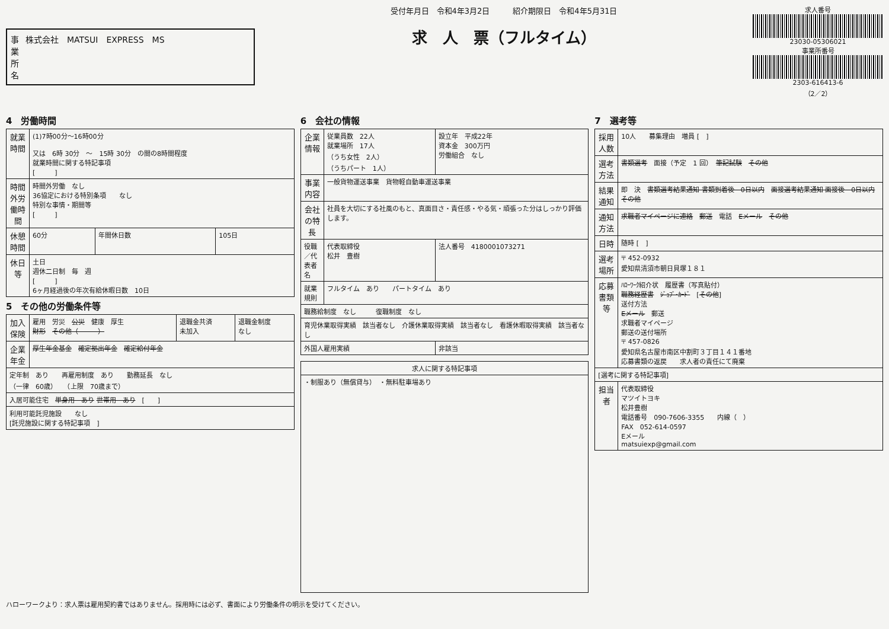事業所名 株式会社　MATSUI　EXPRESS　MS
受付年月日　令和4年3月2日　　　紹介期限日　令和4年5月31日
求　人　票（フルタイム）
求人番号
23030-05306021
事業所番号
2303-616413-6
（2／2）
4　労働時間
| 就業時間 | (1)7時00分～16時00分 又は 6時 30分 ～ 15時 30分 の間の8時間程度 就業時間に関する特記事項 [ ] | | |
| 時間外労働時間 | 時間外労働 なし 36協定における特別条項 なし 特別な事情・期間等 [ ] | | |
| 休憩時間 | 60分 | 年間休日数 | 105日 |
| 休日等 | 土日 週休二日制 毎 週 [ ] 6ヶ月経過後の年次有給休暇日数 10日 | | |
5　その他の労働条件等
| 加入保険 | 雇用 労災 公災 健康 厚生 財形 その他（ ） | 退職金共済 未加入 | 退職金制度 なし |
| 企業年金 | 厚生年金基金 確定拠出年金 確定給付年金 | | |
| 定年制 あり 再雇用制度 あり 勤務延長 なし （一律 60歳） （上限 70歳まで） | | | |
| 入居可能住宅 単身用 あり 世帯用 あり [ ] | | | |
| 利用可能託児施設 なし [託児施設に関する特記事項 ] | | | |
6　会社の情報
| 企業情報 | 従業員数 22人 就業場所 17人 （うち女性 2人） （うちパート 1人） | 設立年 平成22年 資本金 300万円 労働組合 なし |
| 事業内容 | 一般貨物運送事業 貨物軽自動車運送事業 | |
| 会社の特長 | 社員を大切にする社風のもと、真面目さ・責任感・やる気・頑張った分はしっかり評価します。 | |
| 役職／代表者名 | 代表取締役 松井 豊樹 | 法人番号 4180001073271 |
| 就業規則 | フルタイム あり パートタイム あり | |
| 職務給制度 なし 復職制度 なし | | |
| 育児休業取得実績 該当者なし 介護休業取得実績 該当者なし 看護休暇取得実績 該当者なし | | |
| 外国人雇用実績 | | 非該当 |
| 求人に関する特記事項 |
| --- |
| ・制服あり（無償貸与） ・無料駐車場あり |
7　選考等
| 採用人数 | 10人 募集理由 増員 [ ] |
| 選考方法 | 書類選考 面接（予定 1 回） 筆記試験 その他 |
| 結果通知 | 即 決 書類選考結果通知 書類到着後 0日以内 面接選考結果通知 面接後 0日以内 その他 |
| 通知方法 | 求職者マイページに連絡 郵送 電話 Eメール その他 |
| 日時 | 随時 [ ] |
| 選考場所 | 〒 452-0932 愛知県清須市朝日貝塚１８１ |
| 応募書類等 | ﾊﾛｰﾜｰｸ紹介状 履歴書（写真貼付） 職務経歴書 ｼﾞｮﾌﾞ･ｶｰﾄﾞ [ その他 ] 送付方法 Eメール 郵送 求職者マイページ 郵送の送付場所 〒 457-0826 愛知県名古屋市南区中割町３丁目１４１番地 応募書類の返戻 求人者の責任にて廃棄 |
| [選考に関する特記事項] | |
| 担当者 | 代表取締役 マツイトヨキ 松井豊樹 電話番号 090-7606-3355 内線（ ） FAX 052-614-0597 Eメール matsuiexp@gmail.com |
ハローワークより：求人票は雇用契約書ではありません。採用時には必ず、書面により労働条件の明示を受けてください。